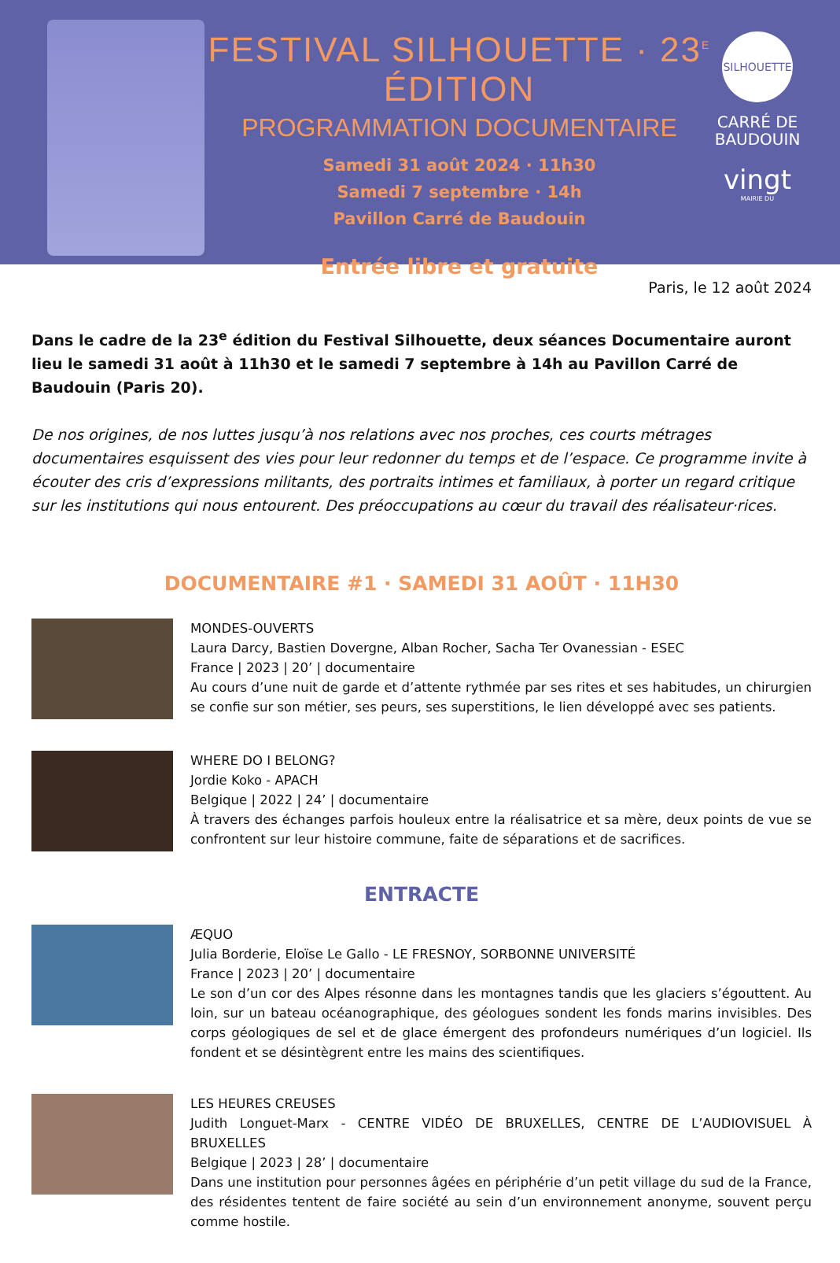FESTIVAL SILHOUETTE · 23<sup>E</sup> ÉDITION
PROGRAMMATION DOCUMENTAIRE
Samedi 31 août 2024 · 11h30
Samedi 7 septembre · 14h
Pavillon Carré de Baudouin
Entrée libre et gratuite
SILHOUETTE
CARRÉ DE BAUDOUIN
vingt
MAIRIE DU
Paris, le 12 août 2024
Dans le cadre de la 23<sup>e</sup> édition du Festival Silhouette, deux séances Documentaire auront lieu le samedi 31 août à 11h30 et le samedi 7 septembre à 14h au Pavillon Carré de Baudouin (Paris 20).
De nos origines, de nos luttes jusqu’à nos relations avec nos proches, ces courts métrages documentaires esquissent des vies pour leur redonner du temps et de l’espace. Ce programme invite à écouter des cris d’expressions militants, des portraits intimes et familiaux, à porter un regard critique sur les institutions qui nous entourent. Des préoccupations au cœur du travail des réalisateur·rices.
DOCUMENTAIRE #1 · SAMEDI 31 AOÛT · 11H30
MONDES-OUVERTS
Laura Darcy, Bastien Dovergne, Alban Rocher, Sacha Ter Ovanessian - ESEC
France | 2023 | 20’ | documentaire
Au cours d’une nuit de garde et d’attente rythmée par ses rites et ses habitudes, un chirurgien se confie sur son métier, ses peurs, ses superstitions, le lien développé avec ses patients.
WHERE DO I BELONG?
Jordie Koko - APACH
Belgique | 2022 | 24’ | documentaire
À travers des échanges parfois houleux entre la réalisatrice et sa mère, deux points de vue se confrontent sur leur histoire commune, faite de séparations et de sacrifices.
ENTRACTE
ÆQUO
Julia Borderie, Eloïse Le Gallo - LE FRESNOY, SORBONNE UNIVERSITÉ
France | 2023 | 20’ | documentaire
Le son d’un cor des Alpes résonne dans les montagnes tandis que les glaciers s’égouttent. Au loin, sur un bateau océanographique, des géologues sondent les fonds marins invisibles. Des corps géologiques de sel et de glace émergent des profondeurs numériques d’un logiciel. Ils fondent et se désintègrent entre les mains des scientifiques.
LES HEURES CREUSES
Judith Longuet-Marx - CENTRE VIDÉO DE BRUXELLES, CENTRE DE L’AUDIOVISUEL À BRUXELLES
Belgique | 2023 | 28’ | documentaire
Dans une institution pour personnes âgées en périphérie d’un petit village du sud de la France, des résidentes tentent de faire société au sein d’un environnement anonyme, souvent perçu comme hostile.